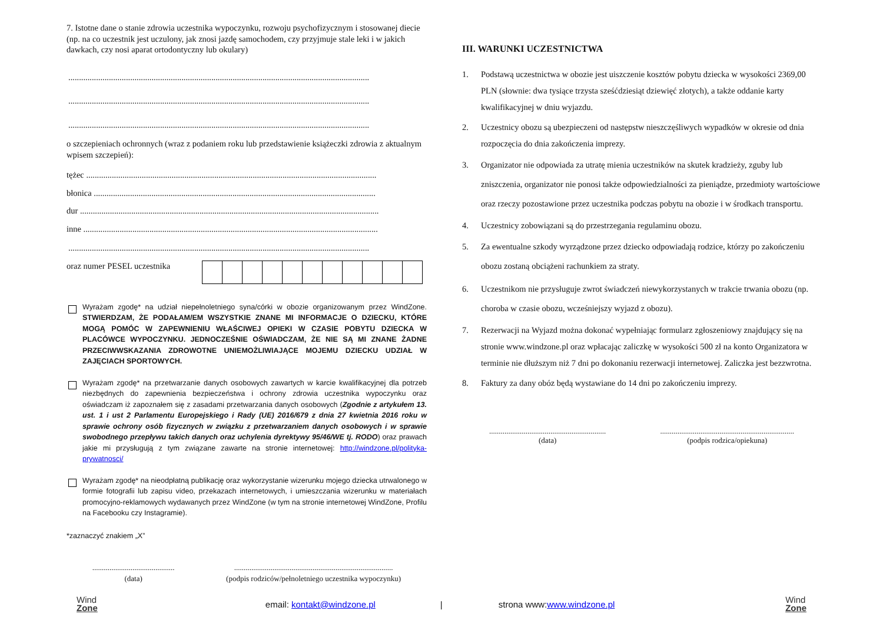7. Istotne dane o stanie zdrowia uczestnika wypoczynku, rozwoju psychofizycznym i stosowanej diecie (np. na co uczestnik jest uczulony, jak znosi jazdę samochodem, czy przyjmuje stale leki i w jakich dawkach, czy nosi aparat ortodontyczny lub okulary)
.............................................................................................................................................
.............................................................................................................................................
.............................................................................................................................................
o szczepieniach ochronnych (wraz z podaniem roku lub przedstawienie książeczki zdrowia z aktualnym wpisem szczepień):
tężec ........................................................................................................................................
błonica ....................................................................................................................................
dur ............................................................................................................................................
inne ..........................................................................................................................................
.............................................................................................................................................
oraz numer PESEL uczestnika
Wyrażam zgodę* na udział niepełnoletniego syna/córki w obozie organizowanym przez WindZone. STWIERDZAM, ŻE PODAŁAM/EM WSZYSTKIE ZNANE MI INFORMACJE O DZIECKU, KTÓRE MOGĄ POMÓC W ZAPEWNIENIU WŁAŚCIWEJ OPIEKI W CZASIE POBYTU DZIECKA W PLACÓWCE WYPOCZYNKU. JEDNOCZEŚNIE OŚWIADCZAM, ŻE NIE SĄ MI ZNANE ŻADNE PRZECIWWSKAZANIA ZDROWOTNE UNIEMOŻLIWIAJĄCE MOJEMU DZIECKU UDZIAŁ W ZAJĘCIACH SPORTOWYCH.
Wyrażam zgodę* na przetwarzanie danych osobowych zawartych w karcie kwalifikacyjnej dla potrzeb niezbędnych do zapewnienia bezpieczeństwa i ochrony zdrowia uczestnika wypoczynku oraz oświadczam iż zapoznałem się z zasadami przetwarzania danych osobowych (Zgodnie z artykułem 13. ust. 1 i ust 2 Parlamentu Europejskiego i Rady (UE) 2016/679 z dnia 27 kwietnia 2016 roku w sprawie ochrony osób fizycznych w związku z przetwarzaniem danych osobowych i w sprawie swobodnego przepływu takich danych oraz uchylenia dyrektywy 95/46/WE tj. RODO) oraz prawach jakie mi przysługują z tym związane zawarte na stronie internetowej: http://windzone.pl/polityka-prywatnosci/
Wyrażam zgodę* na nieodpłatną publikację oraz wykorzystanie wizerunku mojego dziecka utrwalonego w formie fotografii lub zapisu video, przekazach internetowych, i umieszczania wizerunku w materiałach promocyjno-reklamowych wydawanych przez WindZone (w tym na stronie internetowej WindZone, Profilu na Facebooku czy Instagramie).
*zaznaczyć znakiem „X”
...........................................
(data)
...................................................................................
(podpis rodziców/pełnoletniego uczestnika wypoczynku)
III. WARUNKI UCZESTNICTWA
1. Podstawą uczestnictwa w obozie jest uiszczenie kosztów pobytu dziecka w wysokości 2369,00 PLN (słownie: dwa tysiące trzysta sześćdziesiąt dziewięć złotych), a także oddanie karty kwalifikacyjnej w dniu wyjazdu.
2. Uczestnicy obozu są ubezpieczeni od następstw nieszczęśliwych wypadków w okresie od dnia rozpoczęcia do dnia zakończenia imprezy.
3. Organizator nie odpowiada za utratę mienia uczestników na skutek kradzieży, zguby lub zniszczenia, organizator nie ponosi także odpowiedzialności za pieniądze, przedmioty wartościowe oraz rzeczy pozostawione przez uczestnika podczas pobytu na obozie i w środkach transportu.
4. Uczestnicy zobowiązani są do przestrzegania regulaminu obozu.
5. Za ewentualne szkody wyrządzone przez dziecko odpowiadają rodzice, którzy po zakończeniu obozu zostaną obciążeni rachunkiem za straty.
6. Uczestnikom nie przysługuje zwrot świadczeń niewykorzystanych w trakcie trwania obozu (np. choroba w czasie obozu, wcześniejszy wyjazd z obozu).
7. Rezerwacji na Wyjazd można dokonać wypełniając formularz zgłoszeniowy znajdujący się na stronie www.windzone.pl oraz wpłacając zaliczkę w wysokości 500 zł na konto Organizatora w terminie nie dłuższym niż 7 dni po dokonaniu rezerwacji internetowej. Zaliczka jest bezzwrotna.
8. Faktury za dany obóz będą wystawiane do 14 dni po zakończeniu imprezy.
.............................................................
(data)
......................................................................
(podpis rodzica/opiekuna)
Wind
Zone
email: kontakt@windzone.pl | strona www:www.windzone.pl
Wind
Zone